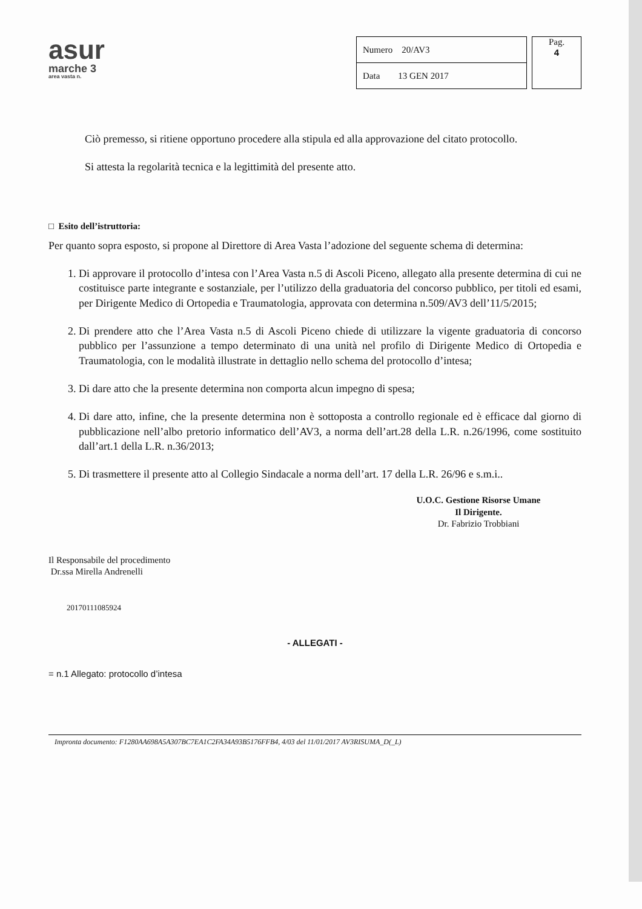asur
marche 3
area vasta n.
| Numero 20/AV3 |
| Data 13 GEN 2017 |
Pag.
4
Ciò premesso, si ritiene opportuno procedere alla stipula ed alla approvazione del citato protocollo.
Si attesta la regolarità tecnica e la legittimità del presente atto.
□ Esito dell’istruttoria:
Per quanto sopra esposto, si propone al Direttore di Area Vasta l’adozione del seguente schema di determina:
1. Di approvare il protocollo d’intesa con l’Area Vasta n.5 di Ascoli Piceno, allegato alla presente determina di cui ne costituisce parte integrante e sostanziale, per l’utilizzo della graduatoria del concorso pubblico, per titoli ed esami, per Dirigente Medico di Ortopedia e Traumatologia, approvata con determina n.509/AV3 dell’11/5/2015;
2. Di prendere atto che l’Area Vasta n.5 di Ascoli Piceno chiede di utilizzare la vigente graduatoria di concorso pubblico per l’assunzione a tempo determinato di una unità nel profilo di Dirigente Medico di Ortopedia e Traumatologia, con le modalità illustrate in dettaglio nello schema del protocollo d’intesa;
3. Di dare atto che la presente determina non comporta alcun impegno di spesa;
4. Di dare atto, infine, che la presente determina non è sottoposta a controllo regionale ed è efficace dal giorno di pubblicazione nell’albo pretorio informatico dell’AV3, a norma dell’art.28 della L.R. n.26/1996, come sostituito dall’art.1 della L.R. n.36/2013;
5. Di trasmettere il presente atto al Collegio Sindacale a norma dell’art. 17 della L.R. 26/96 e s.m.i..
U.O.C. Gestione Risorse Umane
Il Dirigente.
Dr. Fabrizio Trobbiani
Il Responsabile del procedimento
Dr.ssa Mirella Andrenelli
20170111085924
- ALLEGATI -
= n.1 Allegato: protocollo d’intesa
Impronta documento: F1280AA698A5A307BC7EA1C2FA34A93B5176FFB4, 4/03 del 11/01/2017 AV3RISUMA_D(_L)